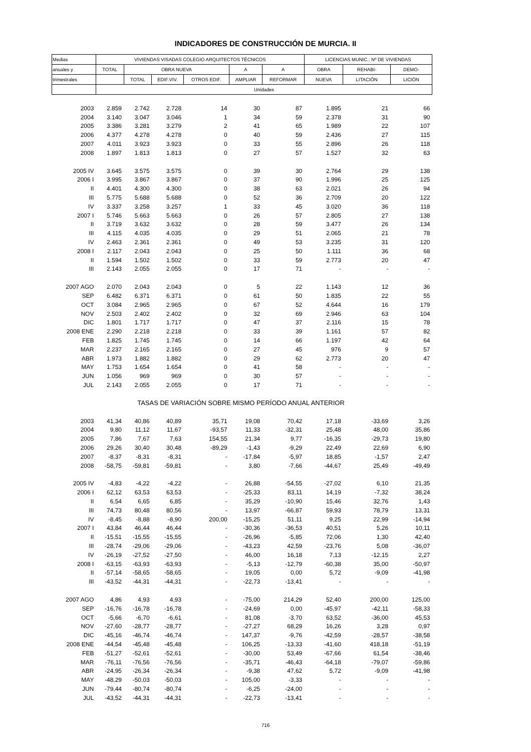INDICADORES DE CONSTRUCCIÓN DE MURCIA. II
| Medias | VIVIENDAS VISADAS COLEGIO ARQUITECTOS TÉCNICOS | | | | | | LICENCIAS MUNIC.: Nº DE VIVIENDAS | | |
| --- | --- | --- | --- | --- | --- | --- | --- | --- | --- |
| anuales y | TOTAL | OBRA NUEVA | | | A | A | OBRA | REHABI- | DEMO- |
| trimestrales | | TOTAL | EDIF.VIV. | OTROS EDIF. | AMPLIAR | REFORMAR | NUEVA | LITACIÓN | LICIÓN |
| | Unidades | | | | | | | | |
| 2003 | 2.859 | 2.742 | 2.728 | 14 | 30 | 87 | 1.895 | 21 | 66 |
| 2004 | 3.140 | 3.047 | 3.046 | 1 | 34 | 59 | 2.378 | 31 | 90 |
| 2005 | 3.386 | 3.281 | 3.279 | 2 | 41 | 65 | 1.989 | 22 | 107 |
| 2006 | 4.377 | 4.278 | 4.278 | 0 | 40 | 59 | 2.436 | 27 | 115 |
| 2007 | 4.011 | 3.923 | 3.923 | 0 | 33 | 55 | 2.896 | 26 | 118 |
| 2008 | 1.897 | 1.813 | 1.813 | 0 | 27 | 57 | 1.527 | 32 | 63 |
| 2005 IV | 3.645 | 3.575 | 3.575 | 0 | 39 | 30 | 2.764 | 29 | 138 |
| 2006 I | 3.995 | 3.867 | 3.867 | 0 | 37 | 90 | 1.996 | 25 | 125 |
| II | 4.401 | 4.300 | 4.300 | 0 | 38 | 63 | 2.021 | 26 | 94 |
| III | 5.775 | 5.688 | 5.688 | 0 | 52 | 36 | 2.709 | 20 | 122 |
| IV | 3.337 | 3.258 | 3.257 | 1 | 33 | 45 | 3.020 | 36 | 118 |
| 2007 I | 5.746 | 5.663 | 5.663 | 0 | 26 | 57 | 2.805 | 27 | 138 |
| II | 3.719 | 3.632 | 3.632 | 0 | 28 | 59 | 3.477 | 26 | 134 |
| III | 4.115 | 4.035 | 4.035 | 0 | 29 | 51 | 2.065 | 21 | 78 |
| IV | 2.463 | 2.361 | 2.361 | 0 | 49 | 53 | 3.235 | 31 | 120 |
| 2008 I | 2.117 | 2.043 | 2.043 | 0 | 25 | 50 | 1.111 | 36 | 68 |
| II | 1.594 | 1.502 | 1.502 | 0 | 33 | 59 | 2.773 | 20 | 47 |
| III | 2.143 | 2.055 | 2.055 | 0 | 17 | 71 | - | - | - |
| 2007 AGO | 2.070 | 2.043 | 2.043 | 0 | 5 | 22 | 1.143 | 12 | 36 |
| SEP | 6.482 | 6.371 | 6.371 | 0 | 61 | 50 | 1.835 | 22 | 55 |
| OCT | 3.084 | 2.965 | 2.965 | 0 | 67 | 52 | 4.644 | 16 | 179 |
| NOV | 2.503 | 2.402 | 2.402 | 0 | 32 | 69 | 2.946 | 63 | 104 |
| DIC | 1.801 | 1.717 | 1.717 | 0 | 47 | 37 | 2.116 | 15 | 78 |
| 2008 ENE | 2.290 | 2.218 | 2.218 | 0 | 33 | 39 | 1.161 | 57 | 82 |
| FEB | 1.825 | 1.745 | 1.745 | 0 | 14 | 66 | 1.197 | 42 | 64 |
| MAR | 2.237 | 2.165 | 2.165 | 0 | 27 | 45 | 976 | 9 | 57 |
| ABR | 1.973 | 1.882 | 1.882 | 0 | 29 | 62 | 2.773 | 20 | 47 |
| MAY | 1.753 | 1.654 | 1.654 | 0 | 41 | 58 | - | - | - |
| JUN | 1.056 | 969 | 969 | 0 | 30 | 57 | - | - | - |
| JUL | 2.143 | 2.055 | 2.055 | 0 | 17 | 71 | - | - | - |
| TASAS DE VARIACIÓN SOBRE MISMO PERÍODO ANUAL ANTERIOR | | | | | | | | | |
| 2003 | 41,34 | 40,86 | 40,89 | 35,71 | 19,08 | 70,42 | 17,18 | -33,69 | 3,26 |
| 2004 | 9,80 | 11,12 | 11,67 | -93,57 | 11,33 | -32,31 | 25,48 | 48,00 | 35,86 |
| 2005 | 7,86 | 7,67 | 7,63 | 154,55 | 21,34 | 9,77 | -16,35 | -29,73 | 19,80 |
| 2006 | 29,26 | 30,40 | 30,48 | -89,29 | -1,43 | -9,29 | 22,49 | 22,69 | 6,90 |
| 2007 | -8,37 | -8,31 | -8,31 | - | -17,84 | -5,97 | 18,85 | -1,57 | 2,47 |
| 2008 | -58,75 | -59,81 | -59,81 | - | 3,80 | -7,66 | -44,67 | 25,49 | -49,49 |
| 2005 IV | -4,83 | -4,22 | -4,22 | - | 26,88 | -54,55 | -27,02 | 6,10 | 21,35 |
| 2006 I | 62,12 | 63,53 | 63,53 | - | -25,33 | 83,11 | 14,19 | -7,32 | 38,24 |
| II | 6,54 | 6,65 | 6,85 | - | 35,29 | -10,90 | 15,46 | 32,76 | 1,43 |
| III | 74,73 | 80,48 | 80,56 | - | 13,97 | -66,87 | 59,93 | 78,79 | 13,31 |
| IV | -8,45 | -8,88 | -8,90 | 200,00 | -15,25 | 51,11 | 9,25 | 22,99 | -14,94 |
| 2007 I | 43,84 | 46,44 | 46,44 | - | -30,36 | -36,53 | 40,51 | 5,26 | 10,11 |
| II | -15,51 | -15,55 | -15,55 | - | -26,96 | -5,85 | 72,06 | 1,30 | 42,40 |
| III | -28,74 | -29,06 | -29,06 | - | -43,23 | 42,59 | -23,76 | 5,08 | -36,07 |
| IV | -26,19 | -27,52 | -27,50 | - | 46,00 | 16,18 | 7,13 | -12,15 | 2,27 |
| 2008 I | -63,15 | -63,93 | -63,93 | - | -5,13 | -12,79 | -60,38 | 35,00 | -50,97 |
| II | -57,14 | -58,65 | -58,65 | - | 19,05 | 0,00 | 5,72 | -9,09 | -41,98 |
| III | -43,52 | -44,31 | -44,31 | - | -22,73 | -13,41 | - | - | - |
| 2007 AGO | 4,86 | 4,93 | 4,93 | - | -75,00 | 214,29 | 52,40 | 200,00 | 125,00 |
| SEP | -16,76 | -16,78 | -16,78 | - | -24,69 | 0,00 | -45,97 | -42,11 | -58,33 |
| OCT | -5,66 | -6,70 | -6,61 | - | 81,08 | -3,70 | 63,52 | -36,00 | 45,53 |
| NOV | -27,60 | -28,77 | -28,77 | - | -27,27 | 68,29 | 16,26 | 3,28 | 0,97 |
| DIC | -45,16 | -46,74 | -46,74 | - | 147,37 | -9,76 | -42,59 | -28,57 | -38,58 |
| 2008 ENE | -44,54 | -45,48 | -45,48 | - | 106,25 | -13,33 | -41,60 | 418,18 | -51,19 |
| FEB | -51,27 | -52,61 | -52,61 | - | -30,00 | 53,49 | -67,66 | 61,54 | -38,46 |
| MAR | -76,11 | -76,56 | -76,56 | - | -35,71 | -46,43 | -64,18 | -79,07 | -59,86 |
| ABR | -24,95 | -26,34 | -26,34 | - | -9,38 | 47,62 | 5,72 | -9,09 | -41,98 |
| MAY | -48,29 | -50,03 | -50,03 | - | 105,00 | -3,33 | - | - | - |
| JUN | -79,44 | -80,74 | -80,74 | - | -6,25 | -24,00 | - | - | - |
| JUL | -43,52 | -44,31 | -44,31 | - | -22,73 | -13,41 | - | - | - |
716